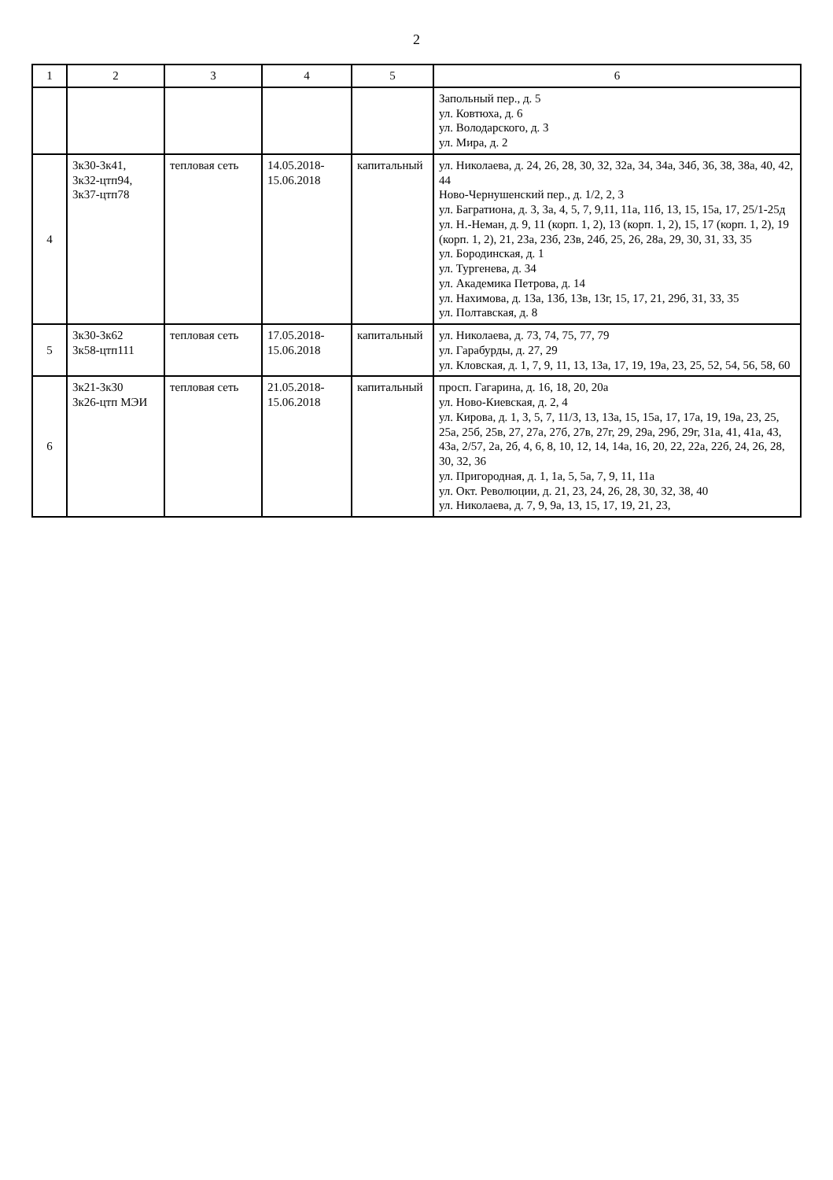2
| 1 | 2 | 3 | 4 | 5 | 6 |
| --- | --- | --- | --- | --- | --- |
| | | | | | Запольный пер., д. 5 ул. Ковтюха, д. 6 ул. Володарского, д. 3 ул. Мира, д. 2 |
| 4 | 3к30-3к41, 3к32-цтп94, 3к37-цтп78 | тепловая сеть | 14.05.2018- 15.06.2018 | капитальный | ул. Николаева, д. 24, 26, 28, 30, 32, 32а, 34, 34а, 34б, 36, 38, 38а, 40, 42, 44 Ново-Чернушенский пер., д. 1/2, 2, 3 ул. Багратиона, д. 3, 3а, 4, 5, 7, 9,11, 11а, 11б, 13, 15, 15а, 17, 25/1-25д ул. Н.-Неман, д. 9, 11 (корп. 1, 2), 13 (корп. 1, 2), 15, 17 (корп. 1, 2), 19 (корп. 1, 2), 21, 23а, 23б, 23в, 24б, 25, 26, 28а, 29, 30, 31, 33, 35 ул. Бородинская, д. 1 ул. Тургенева, д. 34 ул. Академика Петрова, д. 14 ул. Нахимова, д. 13а, 13б, 13в, 13г, 15, 17, 21, 29б, 31, 33, 35 ул. Полтавская, д. 8 |
| 5 | 3к30-3к62 3к58-цтп111 | тепловая сеть | 17.05.2018- 15.06.2018 | капитальный | ул. Николаева, д. 73, 74, 75, 77, 79 ул. Гарабурды, д. 27, 29 ул. Кловская, д. 1, 7, 9, 11, 13, 13а, 17, 19, 19а, 23, 25, 52, 54, 56, 58, 60 |
| 6 | 3к21-3к30 3к26-цтп МЭИ | тепловая сеть | 21.05.2018- 15.06.2018 | капитальный | просп. Гагарина, д. 16, 18, 20, 20а ул. Ново-Киевская, д. 2, 4 ул. Кирова, д. 1, 3, 5, 7, 11/3, 13, 13а, 15, 15а, 17, 17а, 19, 19а, 23, 25, 25а, 25б, 25в, 27, 27а, 27б, 27в, 27г, 29, 29а, 29б, 29г, 31а, 41, 41а, 43, 43а, 2/57, 2а, 2б, 4, 6, 8, 10, 12, 14, 14а, 16, 20, 22, 22а, 22б, 24, 26, 28, 30, 32, 36 ул. Пригородная, д. 1, 1а, 5, 5а, 7, 9, 11, 11а ул. Окт. Революции, д. 21, 23, 24, 26, 28, 30, 32, 38, 40 ул. Николаева, д. 7, 9, 9а, 13, 15, 17, 19, 21, 23, |